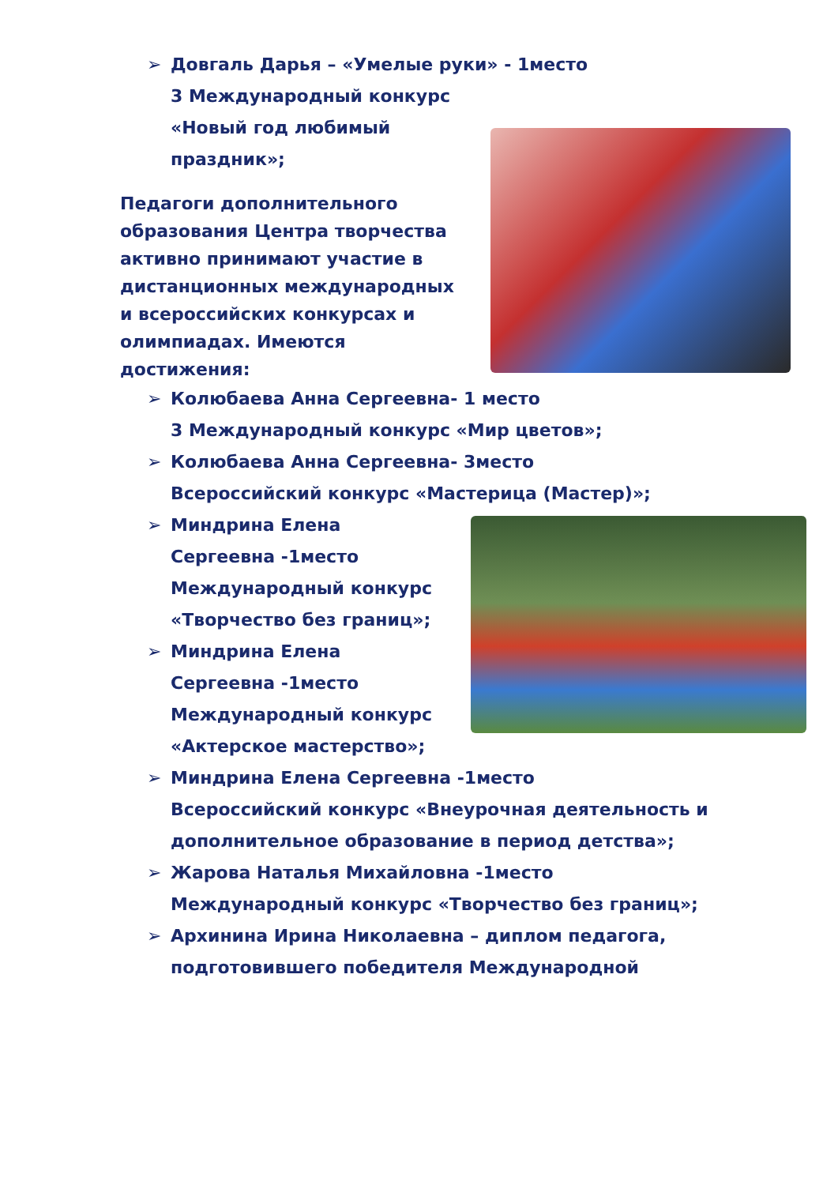➢ Довгаль Дарья – «Умелые руки» - 1место
3 Международный конкурс
«Новый год любимый
праздник»;
Педагоги дополнительного образования Центра творчества активно принимают участие в дистанционных международных и всероссийских конкурсах и олимпиадах. Имеются достижения:
➢ Колюбаева Анна Сергеевна- 1 место
3 Международный конкурс «Мир цветов»;
➢ Колюбаева Анна Сергеевна- 3место
Всероссийский конкурс «Мастерица (Мастер)»;
➢ Миндрина Елена
Сергеевна -1место
Международный конкурс
«Творчество без границ»;
➢ Миндрина Елена
Сергеевна -1место
Международный конкурс
«Актерское мастерство»;
➢ Миндрина Елена Сергеевна -1место
Всероссийский конкурс «Внеурочная деятельность и дополнительное образование в период детства»;
➢ Жарова Наталья Михайловна -1место
Международный конкурс «Творчество без границ»;
➢ Архинина Ирина Николаевна – диплом педагога, подготовившего победителя Международной